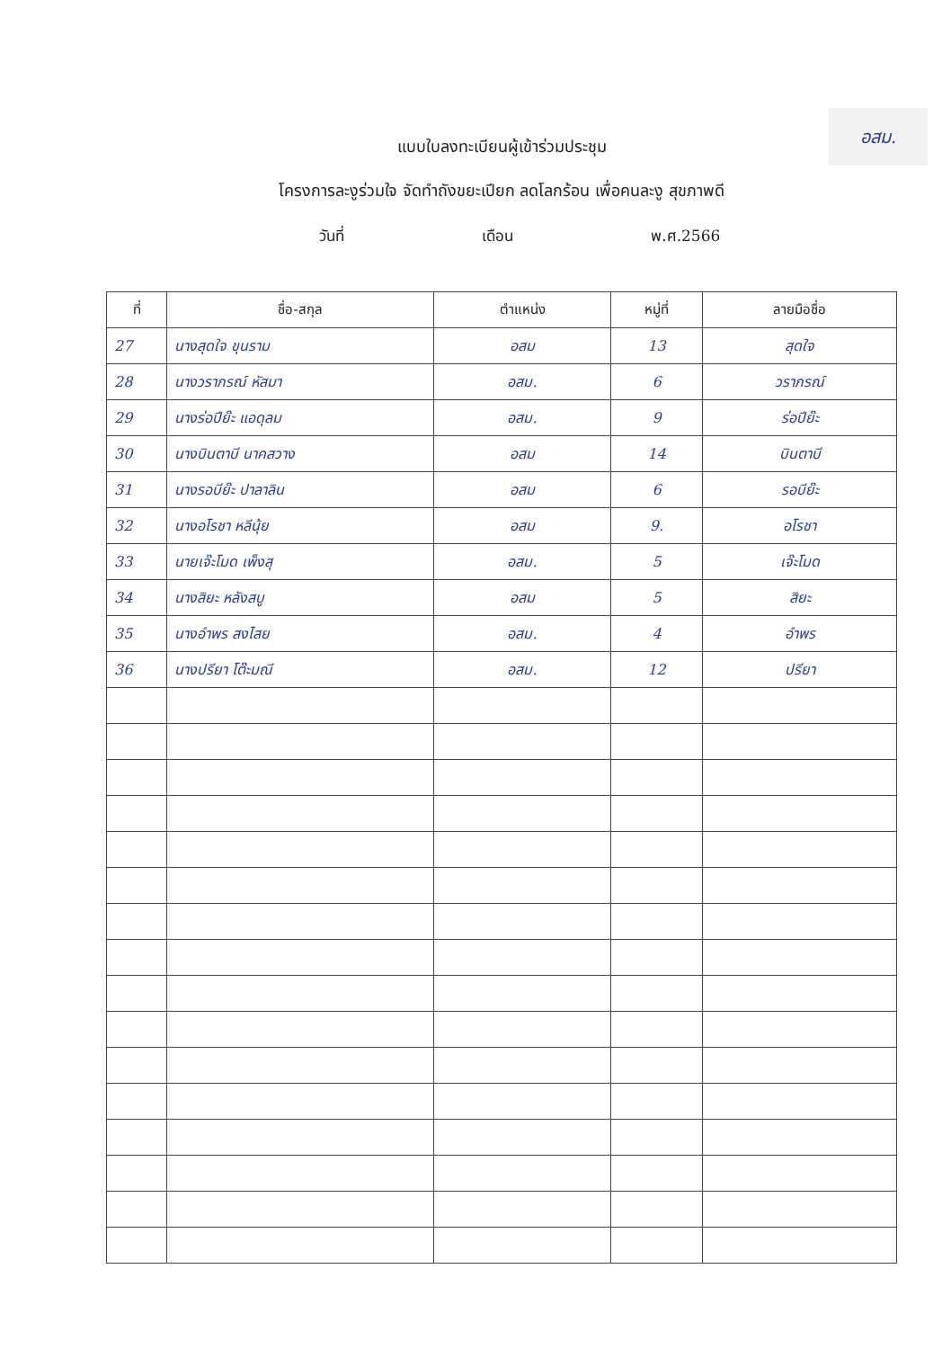อสม.
แบบใบลงทะเบียนผู้เข้าร่วมประชุม
โครงการละงูร่วมใจ จัดทำถังขยะเปียก ลดโลกร้อน เพื่อคนละงู สุขภาพดี
วันที่ เดือน พ.ศ.2566
| ที่ | ชื่อ-สกุล | ตำแหน่ง | หมู่ที่ | ลายมือชื่อ |
| --- | --- | --- | --- | --- |
| 27 | นางสุดใจ ขุนราม | อสม | 13 | สุดใจ |
| 28 | นางวราภรณ์ หัสมา | อสม. | 6 | วราภรณ์ |
| 29 | นางร่อปีย๊ะ แอดุลม | อสม. | 9 | ร่อปีย๊ะ |
| 30 | นางบินตาบี นาคสวาง | อสม | 14 | บินตาบี |
| 31 | นางรอบีย๊ะ ปาลาลิน | อสม | 6 | รอบีย๊ะ |
| 32 | นางอโรชา หลีนุ้ย | อสม | 9. | อโรชา |
| 33 | นายเจ๊ะโมด เพ็งสุ | อสม. | 5 | เจ๊ะโมด |
| 34 | นางสิยะ หลังสบู | อสม | 5 | สิยะ |
| 35 | นางอำพร สงไสย | อสม. | 4 | อำพร |
| 36 | นางปรียา โต๊ะมณี | อสม. | 12 | ปรียา |